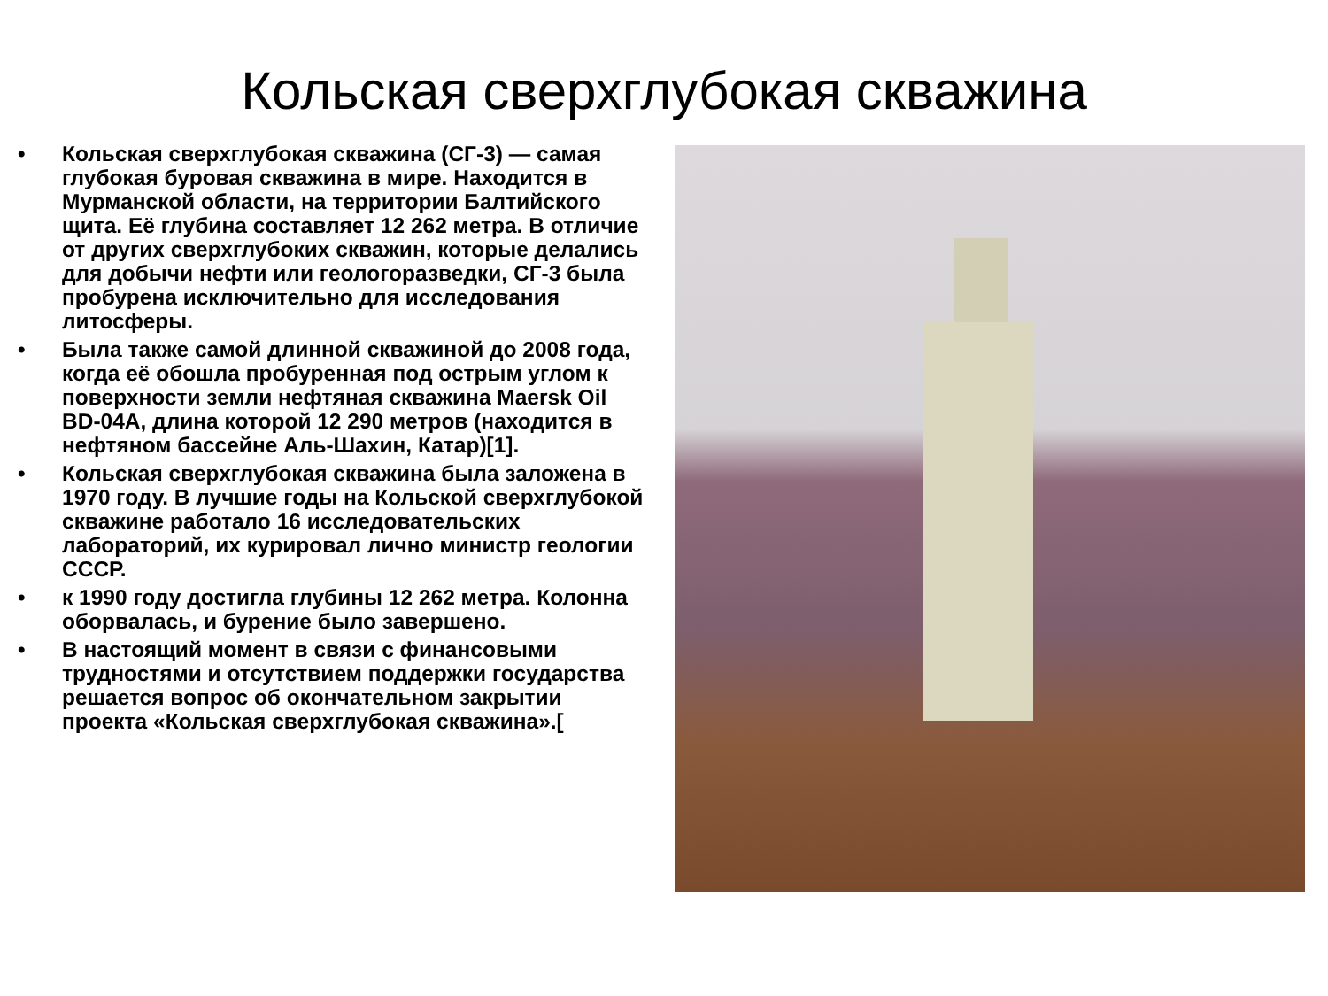Кольская сверхглубокая скважина
• Кольская сверхглубокая скважина (СГ-3) — самая глубокая буровая скважина в мире. Находится в Мурманской области, на территории Балтийского щита. Её глубина составляет 12 262 метра. В отличие от других сверхглубоких скважин, которые делались для добычи нефти или геологоразведки, СГ-3 была пробурена исключительно для исследования литосферы.
• Была также самой длинной скважиной до 2008 года, когда её обошла пробуренная под острым углом к поверхности земли нефтяная скважина Maersk Oil BD-04A, длина которой 12 290 метров (находится в нефтяном бассейне Аль-Шахин, Катар)[1].
• Кольская сверхглубокая скважина была заложена в 1970 году. В лучшие годы на Кольской сверхглубокой скважине работало 16 исследовательских лабораторий, их курировал лично министр геологии СССР.
• к 1990 году достигла глубины 12 262 метра. Колонна оборвалась, и бурение было завершено.
• В настоящий момент в связи с финансовыми трудностями и отсутствием поддержки государства решается вопрос об окончательном закрытии проекта «Кольская сверхглубокая скважина».[